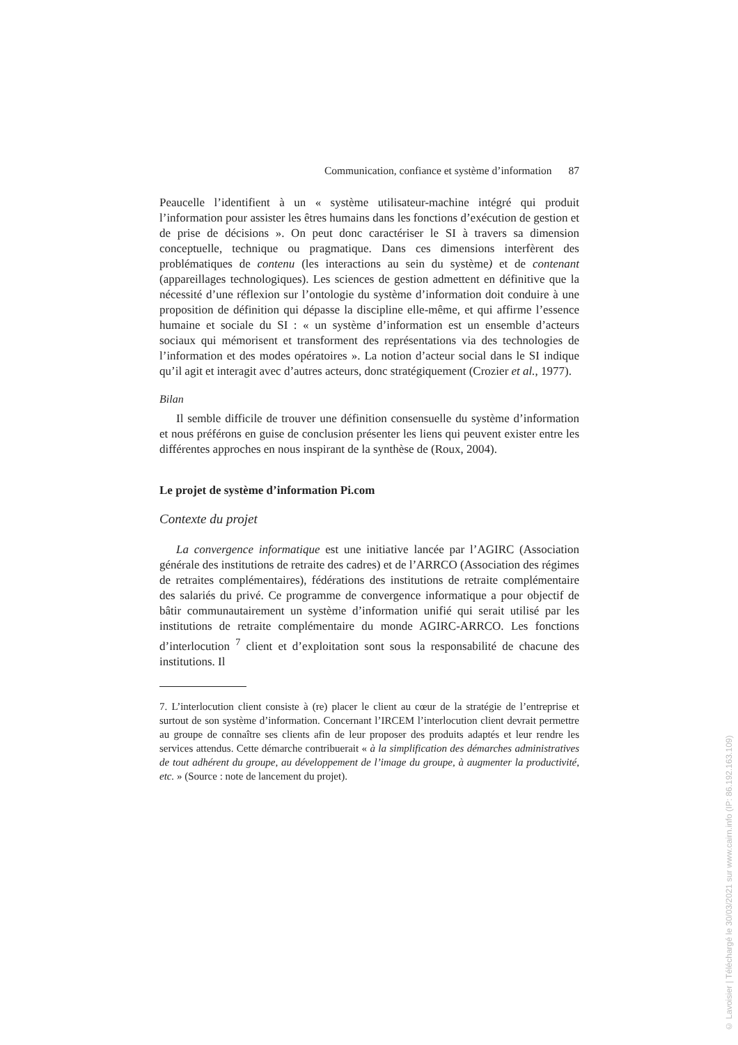Communication, confiance et système d’information 87
Peaucelle l’identifient à un « système utilisateur-machine intégré qui produit l’information pour assister les êtres humains dans les fonctions d’exécution de gestion et de prise de décisions ». On peut donc caractériser le SI à travers sa dimension conceptuelle, technique ou pragmatique. Dans ces dimensions interfèrent des problématiques de contenu (les interactions au sein du système) et de contenant (appareillages technologiques). Les sciences de gestion admettent en définitive que la nécessité d’une réflexion sur l’ontologie du système d’information doit conduire à une proposition de définition qui dépasse la discipline elle-même, et qui affirme l’essence humaine et sociale du SI : « un système d’information est un ensemble d’acteurs sociaux qui mémorisent et transforment des représentations via des technologies de l’information et des modes opératoires ». La notion d’acteur social dans le SI indique qu’il agit et interagit avec d’autres acteurs, donc stratégiquement (Crozier et al., 1977).
Bilan
Il semble difficile de trouver une définition consensuelle du système d’information et nous préférons en guise de conclusion présenter les liens qui peuvent exister entre les différentes approches en nous inspirant de la synthèse de (Roux, 2004).
Le projet de système d’information Pi.com
Contexte du projet
La convergence informatique est une initiative lancée par l’AGIRC (Association générale des institutions de retraite des cadres) et de l’ARRCO (Association des régimes de retraites complémentaires), fédérations des institutions de retraite complémentaire des salariés du privé. Ce programme de convergence informatique a pour objectif de bâtir communautairement un système d’information unifié qui serait utilisé par les institutions de retraite complémentaire du monde AGIRC-ARRCO. Les fonctions d’interlocution <sup>7</sup> client et d’exploitation sont sous la responsabilité de chacune des institutions. Il
7. L’interlocution client consiste à (re) placer le client au cœur de la stratégie de l’entreprise et surtout de son système d’information. Concernant l’IRCEM l’interlocution client devrait permettre au groupe de connaître ses clients afin de leur proposer des produits adaptés et leur rendre les services attendus. Cette démarche contribuerait « à la simplification des démarches administratives de tout adhérent du groupe, au développement de l’image du groupe, à augmenter la productivité, etc. » (Source : note de lancement du projet).
© Lavoisier | Téléchargé le 30/03/2021 sur www.cairn.info (IP: 86.192.163.109)